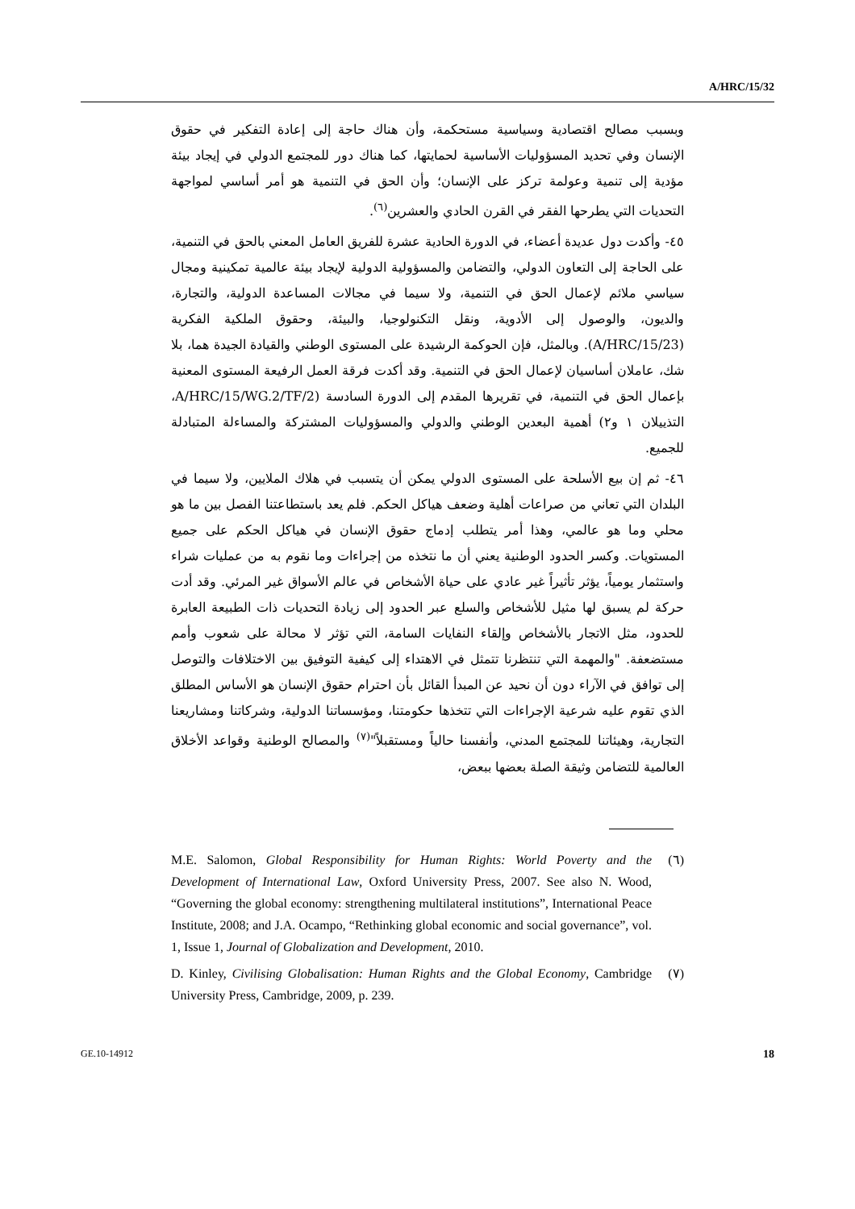A/HRC/15/32
وبسبب مصالح اقتصادية وسياسية مستحكمة، وأن هناك حاجة إلى إعادة التفكير في حقوق الإنسان وفي تحديد المسؤوليات الأساسية لحمايتها، كما هناك دور للمجتمع الدولي في إيجاد بيئة مؤدية إلى تنمية وعولمة تركز على الإنسان؛ وأن الحق في التنمية هو أمر أساسي لمواجهة التحديات التي يطرحها الفقر في القرن الحادي والعشرين<sup>(٦)</sup>.
٤٥- وأكدت دول عديدة أعضاء، في الدورة الحادية عشرة للفريق العامل المعني بالحق في التنمية، على الحاجة إلى التعاون الدولي، والتضامن والمسؤولية الدولية لإيجاد بيئة عالمية تمكينية ومجال سياسي ملائم لإعمال الحق في التنمية، ولا سيما في مجالات المساعدة الدولية، والتجارة، والديون، والوصول إلى الأدوية، ونقل التكنولوجيا، والبيئة، وحقوق الملكية الفكرية (A/HRC/15/23). وبالمثل، فإن الحوكمة الرشيدة على المستوى الوطني والقيادة الجيدة هما، بلا شك، عاملان أساسيان لإعمال الحق في التنمية. وقد أكدت فرقة العمل الرفيعة المستوى المعنية بإعمال الحق في التنمية، في تقريرها المقدم إلى الدورة السادسة (A/HRC/15/WG.2/TF/2، التذييلان ١ و٢) أهمية البعدين الوطني والدولي والمسؤوليات المشتركة والمساءلة المتبادلة للجميع.
٤٦- ثم إن بيع الأسلحة على المستوى الدولي يمكن أن يتسبب في هلاك الملايين، ولا سيما في البلدان التي تعاني من صراعات أهلية وضعف هياكل الحكم. فلم يعد باستطاعتنا الفصل بين ما هو محلي وما هو عالمي، وهذا أمر يتطلب إدماج حقوق الإنسان في هياكل الحكم على جميع المستويات. وكسر الحدود الوطنية يعني أن ما نتخذه من إجراءات وما نقوم به من عمليات شراء واستثمار يومياً، يؤثر تأثيراً غير عادي على حياة الأشخاص في عالم الأسواق غير المرئي. وقد أدت حركة لم يسبق لها مثيل للأشخاص والسلع عبر الحدود إلى زيادة التحديات ذات الطبيعة العابرة للحدود، مثل الاتجار بالأشخاص وإلقاء النفايات السامة، التي تؤثر لا محالة على شعوب وأمم مستضعفة. "والمهمة التي تنتظرنا تتمثل في الاهتداء إلى كيفية التوفيق بين الاختلافات والتوصل إلى توافق في الآراء دون أن نحيد عن المبدأ القائل بأن احترام حقوق الإنسان هو الأساس المطلق الذي تقوم عليه شرعية الإجراءات التي تتخذها حكومتنا، ومؤسساتنا الدولية، وشركاتنا ومشاريعنا التجارية، وهيئاتنا للمجتمع المدني، وأنفسنا حالياً ومستقبلاً"<sup>(٧)</sup> والمصالح الوطنية وقواعد الأخلاق العالمية للتضامن وثيقة الصلة بعضها ببعض،
M.E. Salomon, Global Responsibility for Human Rights: World Poverty and the Development of International Law, Oxford University Press, 2007. See also N. Wood, “Governing the global economy: strengthening multilateral institutions”, International Peace Institute, 2008; and J.A. Ocampo, “Rethinking global economic and social governance”, vol. 1, Issue 1, Journal of Globalization and Development, 2010.
(٦)
D. Kinley, Civilising Globalisation: Human Rights and the Global Economy, Cambridge University Press, Cambridge, 2009, p. 239.
(٧)
GE.10-14912 18